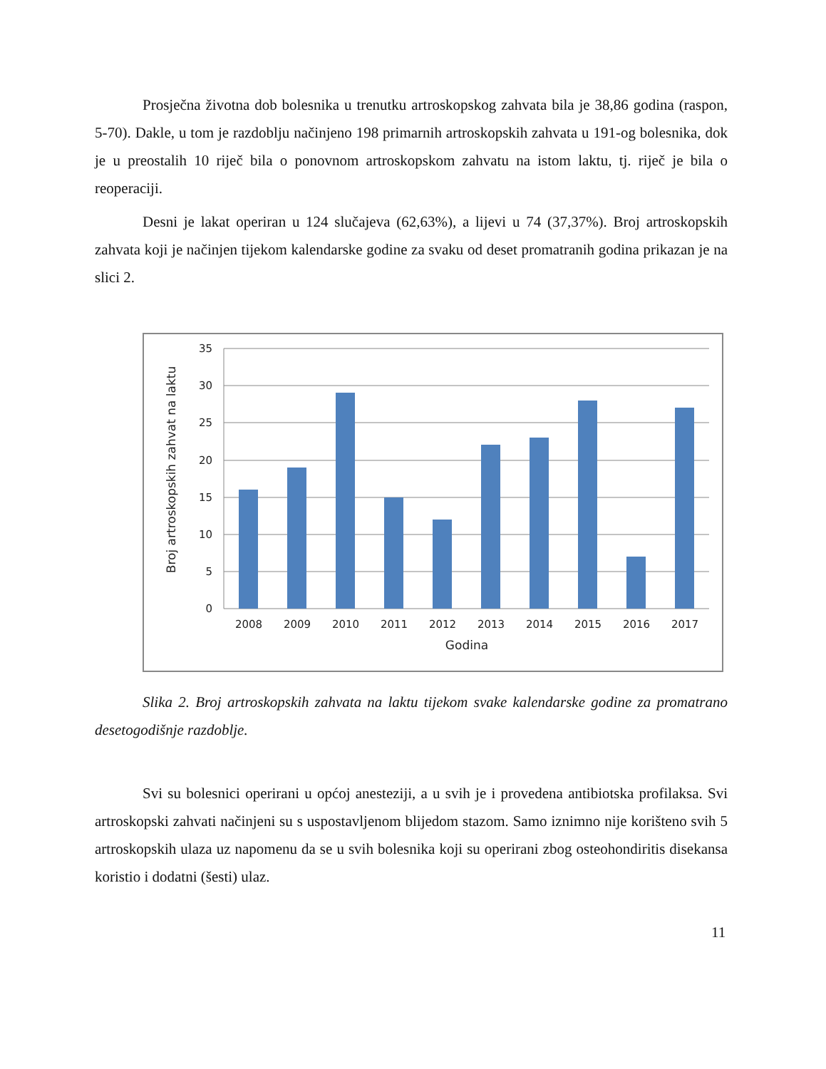Prosječna životna dob bolesnika u trenutku artroskopskog zahvata bila je 38,86 godina (raspon, 5-70). Dakle, u tom je razdoblju načinjeno 198 primarnih artroskopskih zahvata u 191-og bolesnika, dok je u preostalih 10 riječ bila o ponovnom artroskopskom zahvatu na istom laktu, tj. riječ je bila o reoperaciji.
Desni je lakat operiran u 124 slučajeva (62,63%), a lijevi u 74 (37,37%). Broj artroskopskih zahvata koji je načinjen tijekom kalendarske godine za svaku od deset promatranih godina prikazan je na slici 2.
Broj artroskopskih zahvat na laktu
35
30
25
20
15
10
5
0
2008
2009
2010
2011
2012
2013
2014
2015
2016
2017
Godina
Slika 2. Broj artroskopskih zahvata na laktu tijekom svake kalendarske godine za promatrano desetogodišnje razdoblje.
Svi su bolesnici operirani u općoj anesteziji, a u svih je i provedena antibiotska profilaksa. Svi artroskopski zahvati načinjeni su s uspostavljenom blijedom stazom. Samo iznimno nije korišteno svih 5 artroskopskih ulaza uz napomenu da se u svih bolesnika koji su operirani zbog osteohondiritis disekansa koristio i dodatni (šesti) ulaz.
11